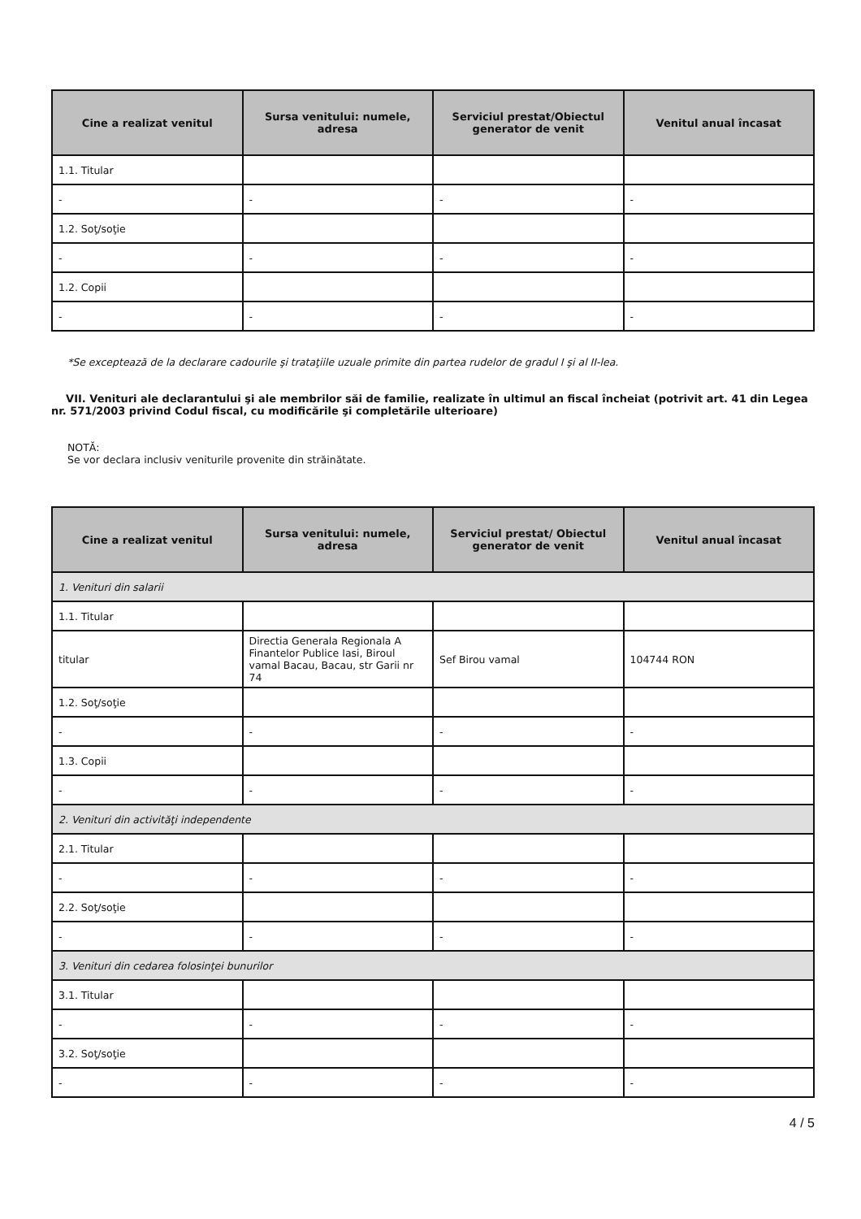| Cine a realizat venitul | Sursa venitului: numele, adresa | Serviciul prestat/Obiectul generator de venit | Venitul anual încasat |
| --- | --- | --- | --- |
| 1.1. Titular | | | |
| - | - | - | - |
| 1.2. Soţ/soţie | | | |
| - | - | - | - |
| 1.2. Copii | | | |
| - | - | - | - |
*Se exceptează de la declarare cadourile şi trataţiile uzuale primite din partea rudelor de gradul I şi al II-lea.
VII. Venituri ale declarantului şi ale membrilor săi de familie, realizate în ultimul an fiscal încheiat (potrivit art. 41 din Legea nr. 571/2003 privind Codul fiscal, cu modificările şi completările ulterioare)
NOTĂ:
Se vor declara inclusiv veniturile provenite din străinătate.
| Cine a realizat venitul | Sursa venitului: numele, adresa | Serviciul prestat/ Obiectul generator de venit | Venitul anual încasat |
| --- | --- | --- | --- |
| 1. Venituri din salarii | | | |
| 1.1. Titular | | | |
| titular | Directia Generala Regionala A Finantelor Publice Iasi, Biroul vamal Bacau, Bacau, str Garii nr 74 | Sef Birou vamal | 104744 RON |
| 1.2. Soţ/soţie | | | |
| - | - | - | - |
| 1.3. Copii | | | |
| - | - | - | - |
| 2. Venituri din activităţi independente | | | |
| 2.1. Titular | | | |
| - | - | - | - |
| 2.2. Soţ/soţie | | | |
| - | - | - | - |
| 3. Venituri din cedarea folosinţei bunurilor | | | |
| 3.1. Titular | | | |
| - | - | - | - |
| 3.2. Soţ/soţie | | | |
| - | - | - | - |
4 / 5